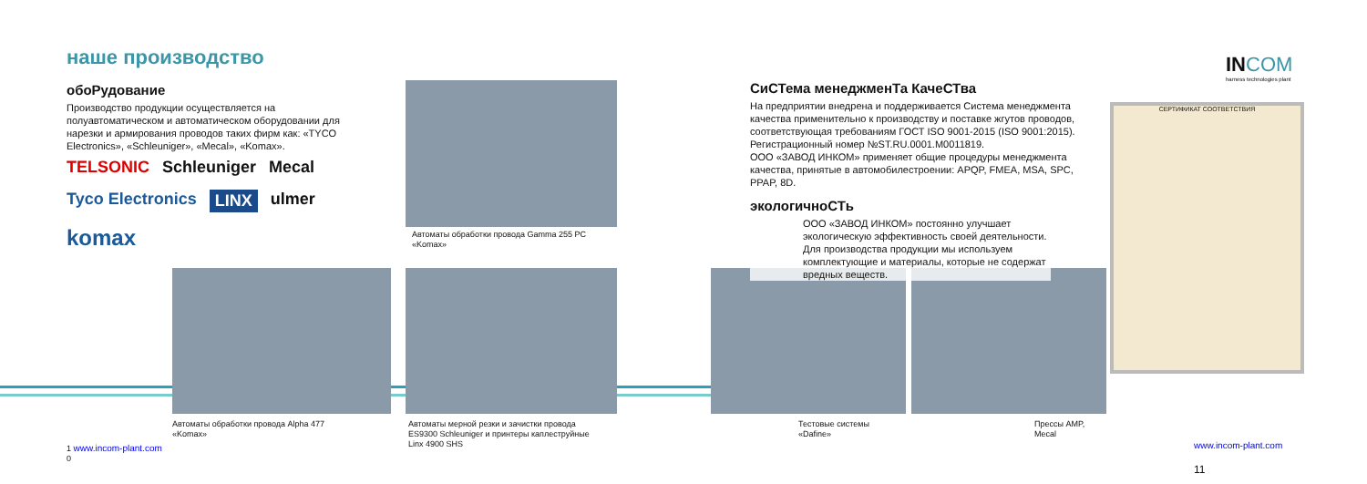наше производство
обоРудование
Производство продукции осуществляется на полуавтоматическом и автоматическом оборудовании для нарезки и армирования проводов таких фирм как: «TYCO Electronics», «Schleuniger», «Mecal», «Komax».
TELSONIC Schleuniger Mecal Tyco Electronics LINX ulmer komax
Автоматы обработки провода Gamma 255 PC
«Komax»
Автоматы обработки провода Alpha 477
«Komax»
Автоматы мерной резки и зачистки провода
ES9300 Schleuniger и принтеры каплеструйные
Linx 4900 SHS
Тестовые системы
«Dafine»
Прессы AMP,
Mecal
1 www.incom-plant.com
0
СиСТема менеджменТа КачеСТва
На предприятии внедрена и поддерживается Система менеджмента качества применительно к производству и поставке жгутов проводов, соответствующая требованиям ГОСТ ISO 9001-2015 (ISO 9001:2015).
Регистрационный номер №ST.RU.0001.M0011819.
ООО «ЗАВОД ИНКОМ» применяет общие процедуры менеджмента качества, принятые в автомобилестроении: APQP, FMEA, MSA, SPC, PPAP, 8D.
экологичноСТь
ООО «ЗАВОД ИНКОМ» постоянно улучшает экологическую эффективность своей деятельности. Для производства продукции мы используем комплектующие и материалы, которые не содержат вредных веществ.
INCOM
harness technologies plant
СЕРТИФИКАТ СООТВЕТСТВИЯ
www.incom-plant.com
11